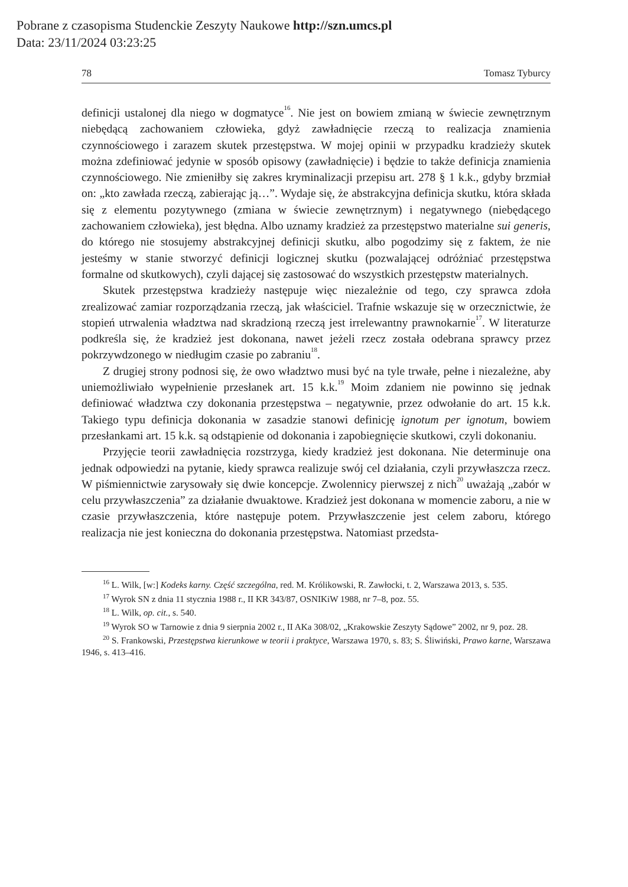Pobrane z czasopisma Studenckie Zeszyty Naukowe http://szn.umcs.pl
Data: 23/11/2024 03:23:25
78 Tomasz Tyburcy
definicji ustalonej dla niego w dogmatyce<sup>16</sup>. Nie jest on bowiem zmianą w świecie zewnętrznym niebędącą zachowaniem człowieka, gdyż zawładnięcie rzeczą to realizacja znamienia czynnościowego i zarazem skutek przestępstwa. W mojej opinii w przypadku kradzieży skutek można zdefiniować jedynie w sposób opisowy (zawładnięcie) i będzie to także definicja znamienia czynnościowego. Nie zmieniłby się zakres kryminalizacji przepisu art. 278 § 1 k.k., gdyby brzmiał on: „kto zawłada rzeczą, zabierając ją…”. Wydaje się, że abstrakcyjna definicja skutku, która składa się z elementu pozytywnego (zmiana w świecie zewnętrznym) i negatywnego (niebędącego zachowaniem człowieka), jest błędna. Albo uznamy kradzież za przestępstwo materialne sui generis, do którego nie stosujemy abstrakcyjnej definicji skutku, albo pogodzimy się z faktem, że nie jesteśmy w stanie stworzyć definicji logicznej skutku (pozwalającej odróżniać przestępstwa formalne od skutkowych), czyli dającej się zastosować do wszystkich przestępstw materialnych.
Skutek przestępstwa kradzieży następuje więc niezależnie od tego, czy sprawca zdoła zrealizować zamiar rozporządzania rzeczą, jak właściciel. Trafnie wskazuje się w orzecznictwie, że stopień utrwalenia władztwa nad skradzioną rzeczą jest irrelewantny prawnokarnie<sup>17</sup>. W literaturze podkreśla się, że kradzież jest dokonana, nawet jeżeli rzecz została odebrana sprawcy przez pokrzywdzonego w niedługim czasie po zabraniu<sup>18</sup>.
Z drugiej strony podnosi się, że owo władztwo musi być na tyle trwałe, pełne i niezależne, aby uniemożliwiało wypełnienie przesłanek art. 15 k.k.<sup>19</sup> Moim zdaniem nie powinno się jednak definiować władztwa czy dokonania przestępstwa – negatywnie, przez odwołanie do art. 15 k.k. Takiego typu definicja dokonania w zasadzie stanowi definicję ignotum per ignotum, bowiem przesłankami art. 15 k.k. są odstąpienie od dokonania i zapobiegnięcie skutkowi, czyli dokonaniu.
Przyjęcie teorii zawładnięcia rozstrzyga, kiedy kradzież jest dokonana. Nie determinuje ona jednak odpowiedzi na pytanie, kiedy sprawca realizuje swój cel działania, czyli przywłaszcza rzecz. W piśmiennictwie zarysowały się dwie koncepcje. Zwolennicy pierwszej z nich<sup>20</sup> uważają „zabór w celu przywłaszczenia” za działanie dwuaktowe. Kradzież jest dokonana w momencie zaboru, a nie w czasie przywłaszczenia, które następuje potem. Przywłaszczenie jest celem zaboru, którego realizacja nie jest konieczna do dokonania przestępstwa. Natomiast przedsta-
<sup>16</sup> L. Wilk, [w:] Kodeks karny. Część szczególna, red. M. Królikowski, R. Zawłocki, t. 2, Warszawa 2013, s. 535.
<sup>17</sup> Wyrok SN z dnia 11 stycznia 1988 r., II KR 343/87, OSNIKiW 1988, nr 7–8, poz. 55.
<sup>18</sup> L. Wilk, op. cit., s. 540.
<sup>19</sup> Wyrok SO w Tarnowie z dnia 9 sierpnia 2002 r., II AKa 308/02, „Krakowskie Zeszyty Sądowe” 2002, nr 9, poz. 28.
<sup>20</sup> S. Frankowski, Przestępstwa kierunkowe w teorii i praktyce, Warszawa 1970, s. 83; S. Śliwiński, Prawo karne, Warszawa 1946, s. 413–416.